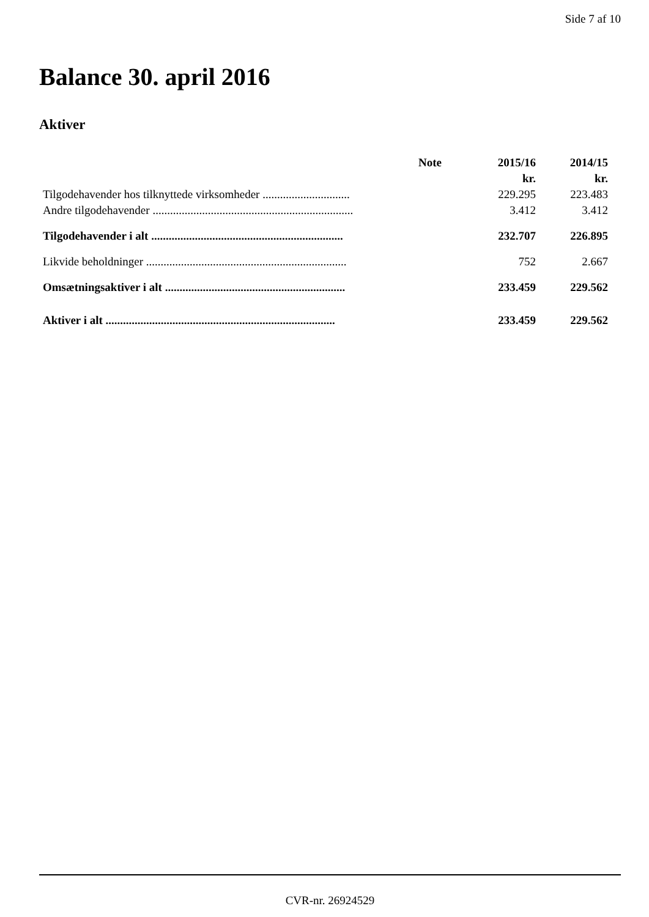Side 7 af 10
Balance 30. april 2016
Aktiver
| | Note | 2015/16 | 2014/15 |
| --- | --- | --- | --- |
| | | kr. | kr. |
| Tilgodehavender hos tilknyttede virksomheder .............................. | | 229.295 | 223.483 |
| Andre tilgodehavender ..................................................................... | | 3.412 | 3.412 |
| Tilgodehavender i alt .................................................................. | | 232.707 | 226.895 |
| Likvide beholdninger ..................................................................... | | 752 | 2.667 |
| Omsætningsaktiver i alt .............................................................. | | 233.459 | 229.562 |
| Aktiver i alt ............................................................................... | | 233.459 | 229.562 |
CVR-nr. 26924529